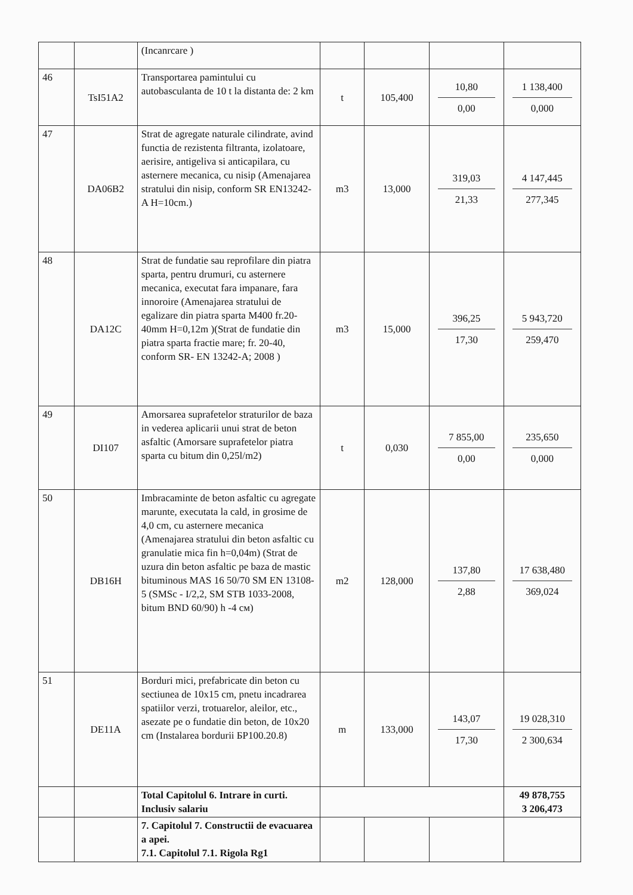| | | (Incanrcare ) | | | | |
| 46 | TsI51A2 | Transportarea pamintului cu autobasculanta de 10 t la distanta de: 2 km | t | 105,400 | 10,80 0,00 | 1 138,400 0,000 |
| 47 | DA06B2 | Strat de agregate naturale cilindrate, avind functia de rezistenta filtranta, izolatoare, aerisire, antigeliva si anticapilara, cu asternere mecanica, cu nisip (Amenajarea stratului din nisip, conform SR EN13242-A H=10cm.) | m3 | 13,000 | 319,03 21,33 | 4 147,445 277,345 |
| 48 | DA12C | Strat de fundatie sau reprofilare din piatra sparta, pentru drumuri, cu asternere mecanica, executat fara impanare, fara innoroire (Amenajarea stratului de egalizare din piatra sparta M400 fr.20-40mm H=0,12m )(Strat de fundatie din piatra sparta fractie mare; fr. 20-40, conform SR- EN 13242-A; 2008 ) | m3 | 15,000 | 396,25 17,30 | 5 943,720 259,470 |
| 49 | DI107 | Amorsarea suprafetelor straturilor de baza in vederea aplicarii unui strat de beton asfaltic (Amorsare suprafetelor piatra sparta cu bitum din 0,25l/m2) | t | 0,030 | 7 855,00 0,00 | 235,650 0,000 |
| 50 | DB16H | Imbracaminte de beton asfaltic cu agregate marunte, executata la cald, in grosime de 4,0 cm, cu asternere mecanica (Amenajarea stratului din beton asfaltic cu granulatie mica fin h=0,04m) (Strat de uzura din beton asfaltic pe baza de mastic bituminous MAS 16 50/70 SM EN 13108-5 (SMSc - I/2,2, SM STB 1033-2008, bitum BND 60/90) h -4 см) | m2 | 128,000 | 137,80 2,88 | 17 638,480 369,024 |
| 51 | DE11A | Borduri mici, prefabricate din beton cu sectiunea de 10x15 cm, pnetu incadrarea spatiilor verzi, trotuarelor, aleilor, etc., asezate pe o fundatie din beton, de 10x20 cm (Instalarea bordurii БР100.20.8) | m | 133,000 | 143,07 17,30 | 19 028,310 2 300,634 |
| | | Total Capitolul 6. Intrare in curti. Inclusiv salariu | | | | 49 878,755 3 206,473 |
| | | 7. Capitolul 7. Constructii de evacuarea a apei. 7.1. Capitolul 7.1. Rigola Rg1 | | | | |